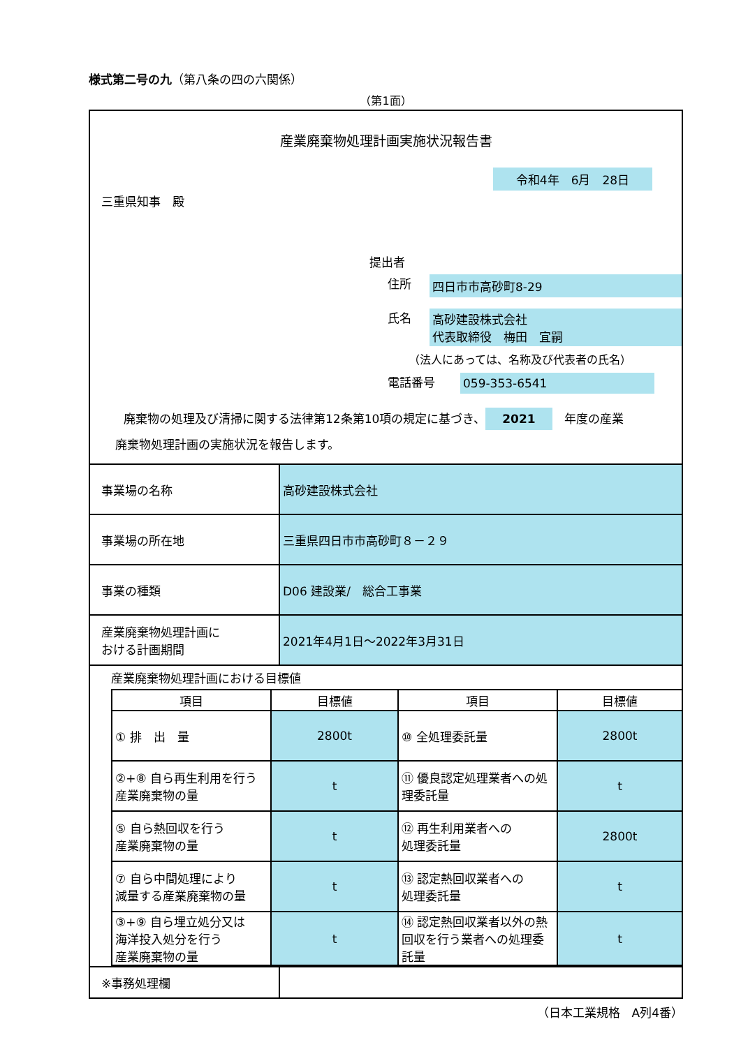様式第二号の九（第八条の四の六関係）
（第1面）
産業廃棄物処理計画実施状況報告書
令和4年　6月　28日
三重県知事　殿
提出者
住所 四日市市高砂町8-29
氏名 高砂建設株式会社
代表取締役　梅田　宜嗣
（法人にあっては、名称及び代表者の氏名）
電話番号 059-353-6541
廃棄物の処理及び清掃に関する法律第12条第10項の規定に基づき、 2021　年度の産業
廃棄物処理計画の実施状況を報告します。
| 事業場の名称 | 高砂建設株式会社 |
| 事業場の所在地 | 三重県四日市市高砂町８－２９ |
| 事業の種類 | D06 建設業/ 総合工事業 |
| 産業廃棄物処理計画に おける計画期間 | 2021年4月1日～2022年3月31日 |
産業廃棄物処理計画における目標値
| 項目 | 目標値 | 項目 | 目標値 |
| --- | --- | --- | --- |
| ① 排 出 量 | 2800t | ⑩ 全処理委託量 | 2800t |
| ②+⑧ 自ら再生利用を行う産業廃棄物の量 | t | ⑪ 優良認定処理業者への処理委託量 | t |
| ⑤ 自ら熱回収を行う 産業廃棄物の量 | t | ⑫ 再生利用業者への 処理委託量 | 2800t |
| ⑦ 自ら中間処理により 減量する産業廃棄物の量 | t | ⑬ 認定熱回収業者への 処理委託量 | t |
| ③+⑨ 自ら埋立処分又は 海洋投入処分を行う 産業廃棄物の量 | t | ⑭ 認定熱回収業者以外の熱回収を行う業者への処理委託量 | t |
| ※事務処理欄 | |
（日本工業規格　A列4番）